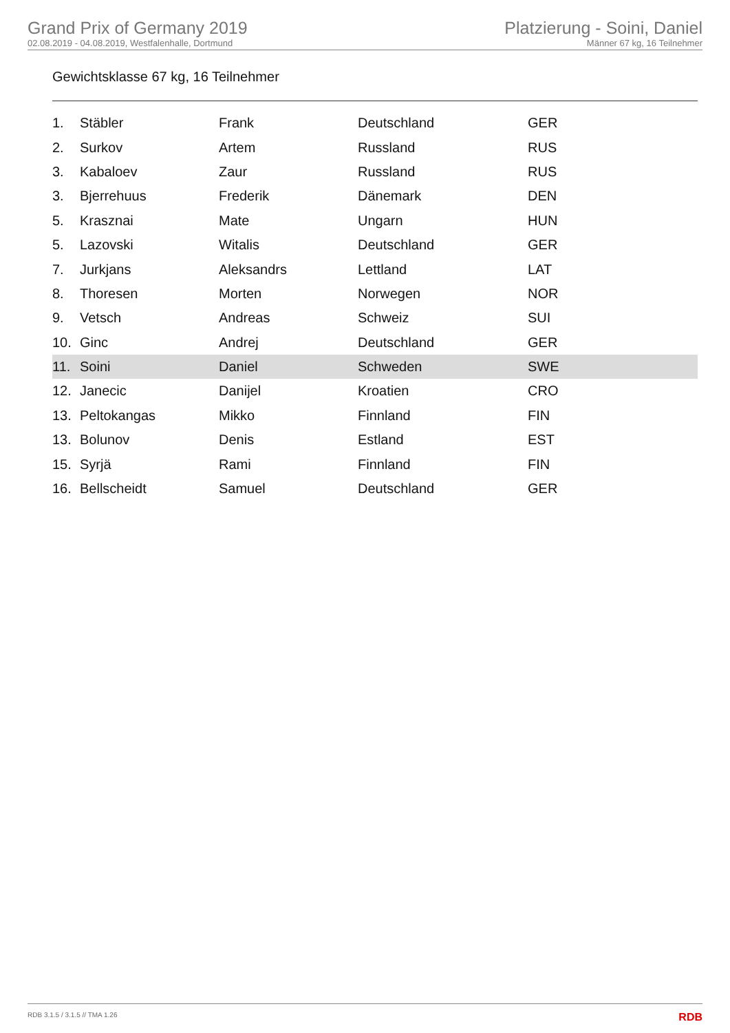Grand Prix of Germany 2019
02.08.2019 - 04.08.2019, Westfalenhalle, Dortmund
Platzierung - Soini, Daniel
Männer 67 kg, 16 Teilnehmer
Gewichtsklasse 67 kg, 16 Teilnehmer
| 1. | Stäbler | Frank | Deutschland | GER |
| 2. | Surkov | Artem | Russland | RUS |
| 3. | Kabaloev | Zaur | Russland | RUS |
| 3. | Bjerrehuus | Frederik | Dänemark | DEN |
| 5. | Krasznai | Mate | Ungarn | HUN |
| 5. | Lazovski | Witalis | Deutschland | GER |
| 7. | Jurkjans | Aleksandrs | Lettland | LAT |
| 8. | Thoresen | Morten | Norwegen | NOR |
| 9. | Vetsch | Andreas | Schweiz | SUI |
| 10. | Ginc | Andrej | Deutschland | GER |
| 11. | Soini | Daniel | Schweden | SWE |
| 12. | Janecic | Danijel | Kroatien | CRO |
| 13. | Peltokangas | Mikko | Finnland | FIN |
| 13. | Bolunov | Denis | Estland | EST |
| 15. | Syrjä | Rami | Finnland | FIN |
| 16. | Bellscheidt | Samuel | Deutschland | GER |
RDB 3.1.5 / 3.1.5 // TMA 1.26 RDB